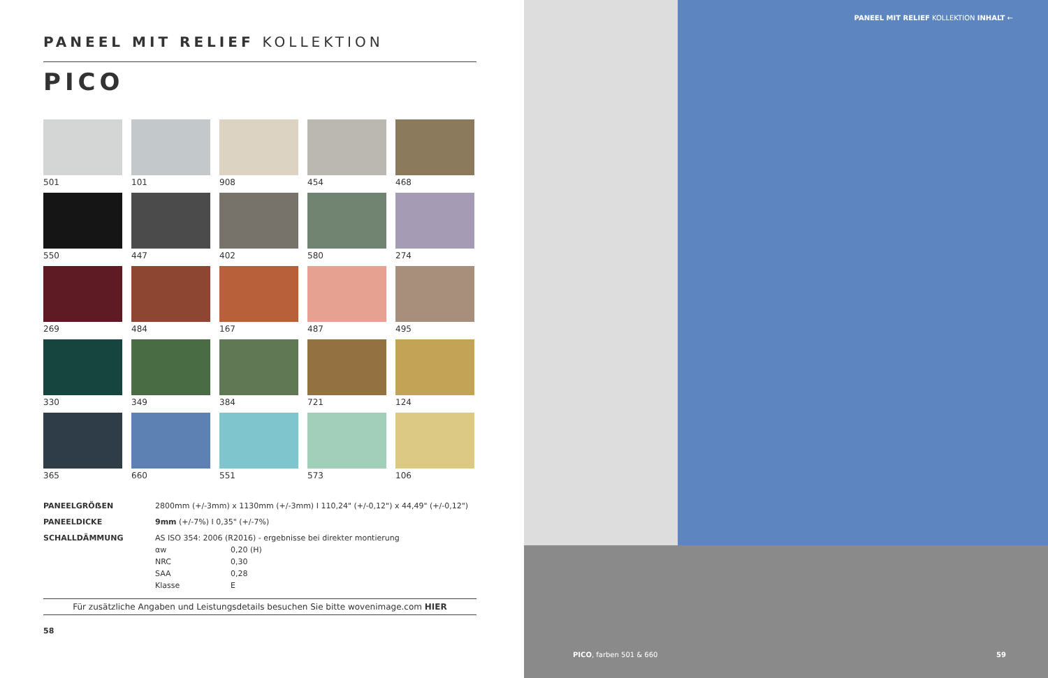PANEEL MIT RELIEF KOLLEKTION
PICO
501
101
908
454
468
550
447
402
580
274
269
484
167
487
495
330
349
384
721
124
365
660
551
573
106
| PANEELGRÖẞEN | 2800mm (+/-3mm) x 1130mm (+/-3mm) I 110,24" (+/-0,12") x 44,49" (+/-0,12") | |
| PANEELDICKE | 9mm (+/-7%) I 0,35" (+/-7%) | |
| SCHALLDÄMMUNG | AS ISO 354: 2006 (R2016) - ergebnisse bei direkter montierung | |
| | αw | 0,20 (H) |
| | NRC | 0,30 |
| | SAA | 0,28 |
| | Klasse | E |
Für zusätzliche Angaben und Leistungsdetails besuchen Sie bitte wovenimage.com HIER
58
PANEEL MIT RELIEF KOLLEKTION INHALT ←
PICO, farben 501 & 660 59